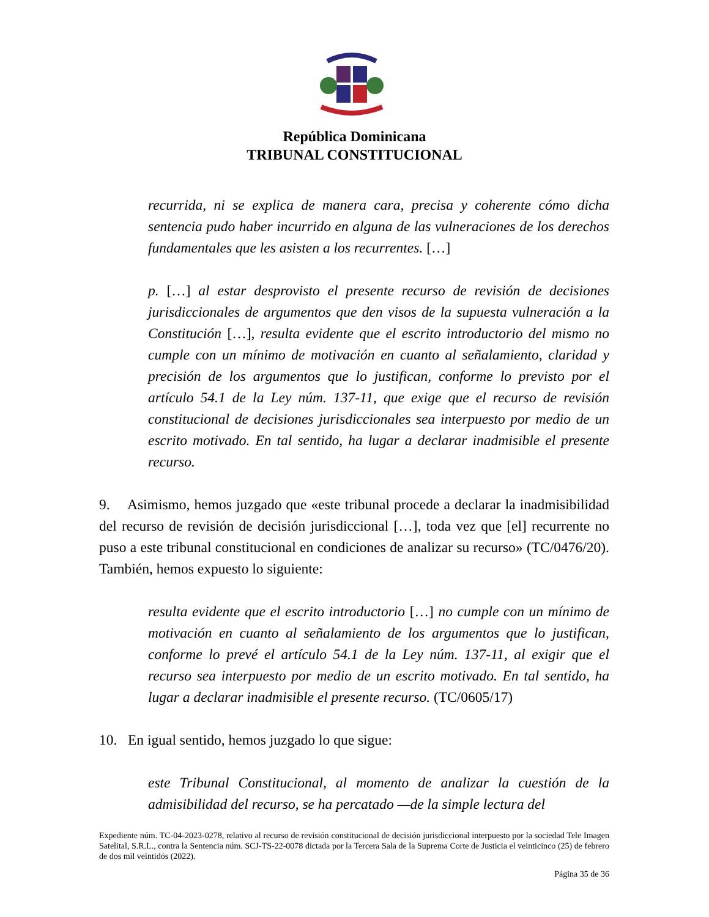República Dominicana
TRIBUNAL CONSTITUCIONAL
recurrida, ni se explica de manera cara, precisa y coherente cómo dicha sentencia pudo haber incurrido en alguna de las vulneraciones de los derechos fundamentales que les asisten a los recurrentes. […]
p. […] al estar desprovisto el presente recurso de revisión de decisiones jurisdiccionales de argumentos que den visos de la supuesta vulneración a la Constitución […], resulta evidente que el escrito introductorio del mismo no cumple con un mínimo de motivación en cuanto al señalamiento, claridad y precisión de los argumentos que lo justifican, conforme lo previsto por el artículo 54.1 de la Ley núm. 137-11, que exige que el recurso de revisión constitucional de decisiones jurisdiccionales sea interpuesto por medio de un escrito motivado. En tal sentido, ha lugar a declarar inadmisible el presente recurso.
9. Asimismo, hemos juzgado que «este tribunal procede a declarar la inadmisibilidad del recurso de revisión de decisión jurisdiccional […], toda vez que [el] recurrente no puso a este tribunal constitucional en condiciones de analizar su recurso» (TC/0476/20). También, hemos expuesto lo siguiente:
resulta evidente que el escrito introductorio […] no cumple con un mínimo de motivación en cuanto al señalamiento de los argumentos que lo justifican, conforme lo prevé el artículo 54.1 de la Ley núm. 137-11, al exigir que el recurso sea interpuesto por medio de un escrito motivado. En tal sentido, ha lugar a declarar inadmisible el presente recurso. (TC/0605/17)
10. En igual sentido, hemos juzgado lo que sigue:
este Tribunal Constitucional, al momento de analizar la cuestión de la admisibilidad del recurso, se ha percatado —de la simple lectura del
Expediente núm. TC-04-2023-0278, relativo al recurso de revisión constitucional de decisión jurisdiccional interpuesto por la sociedad Tele Imagen Satelital, S.R.L., contra la Sentencia núm. SCJ-TS-22-0078 dictada por la Tercera Sala de la Suprema Corte de Justicia el veinticinco (25) de febrero de dos mil veintidós (2022).
Página 35 de 36